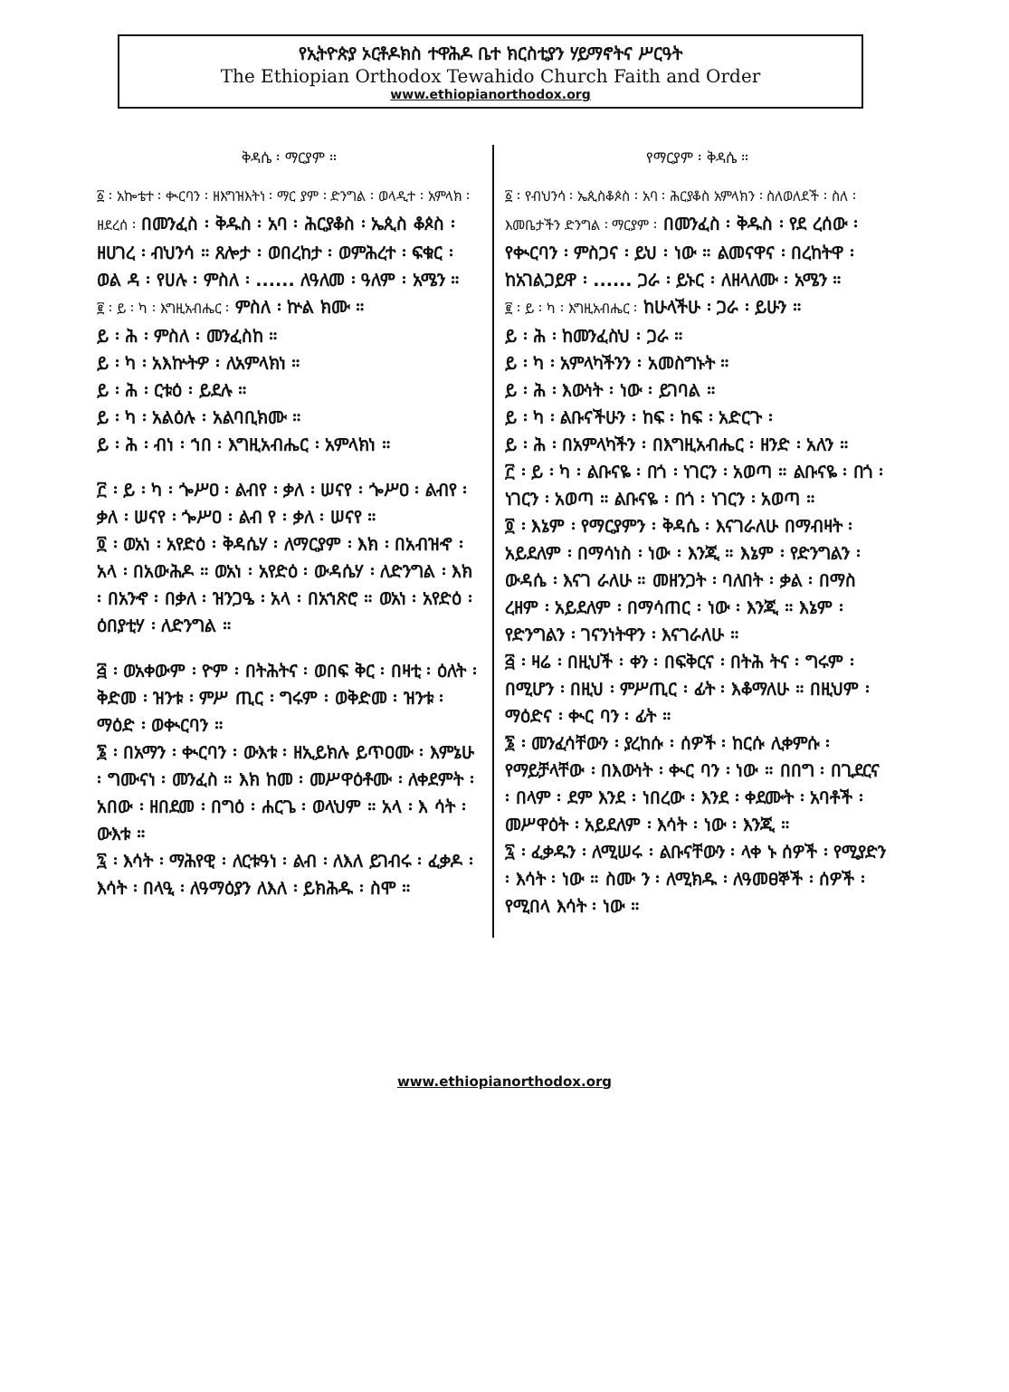የኢትዮጵያ ኦርቶዶክስ ተዋሕዶ ቤተ ክርስቲያን ሃይማኖትና ሥርዓት
The Ethiopian Orthodox Tewahido Church Faith and Order
www.ethiopianorthodox.org
ቅዳሴ ፡ ማርያም ።
፩ ፡ አኰቴተ ፡ ቊርባን ፡ ዘእግዝእትነ ፡ ማር ያም ፡ ድንግል ፡ ወላዲተ ፡ አምላክ ፡ ዘደረሰ ፡ በመንፈስ ፡ ቅዱስ ፡ አባ ፡ ሕርያቆስ ፡ ኤጲስ ቆጶስ ፡ ዘሀገረ ፡ ብህንሳ ። ጸሎታ ፡ ወበረከታ ፡ ወምሕረተ ፡ ፍቁር ፡ ወል ዳ ፡ የሀሉ ፡ ምስለ ፡ ...... ለዓለመ ፡ ዓለም ፡ አሜን ።
፪ ፡ ይ ፡ ካ ፡ እግዚአብሔር ፡ ምስለ ፡ ኵል ክሙ ።
ይ ፡ ሕ ፡ ምስለ ፡ መንፈስከ ።
ይ ፡ ካ ፡ አእኵትዎ ፡ ለአምላክነ ።
ይ ፡ ሕ ፡ ርቱዕ ፡ ይደሉ ።
ይ ፡ ካ ፡ አልዕሉ ፡ አልባቢክሙ ።
ይ ፡ ሕ ፡ ብነ ፡ ኀበ ፡ እግዚአብሔር ፡ አምላክነ ።
፫ ፡ ይ ፡ ካ ፡ ጐሥዐ ፡ ልብየ ፡ ቃለ ፡ ሠናየ ፡ ጐሥዐ ፡ ልብየ ፡ ቃለ ፡ ሠናየ ፡ ጐሥዐ ፡ ልብ የ ፡ ቃለ ፡ ሠናየ ።
፬ ፡ ወአነ ፡ አየድዕ ፡ ቅዳሴሃ ፡ ለማርያም ፡ እክ ፡ በአብዝኆ ፡ አላ ፡ በአውሕዶ ። ወአነ ፡ አየድዕ ፡ ውዳሴሃ ፡ ለድንግል ፡ እክ ፡ በአንኆ ፡ በቃለ ፡ ዝንጋዔ ፡ አላ ፡ በአኀጽሮ ። ወአነ ፡ አየድዕ ፡ ዕበያቲሃ ፡ ለድንግል ።
፭ ፡ ወአቀውም ፡ ዮም ፡ በትሕትና ፡ ወበፍ ቅር ፡ በዛቲ ፡ ዕለት ፡ ቅድመ ፡ ዝንቱ ፡ ምሥ ጢር ፡ ግሩም ፡ ወቅድመ ፡ ዝንቱ ፡ ማዕድ ፡ ወቊርባን ።
፮ ፡ በአማን ፡ ቊርባን ፡ ውእቱ ፡ ዘኢይክሉ ይጥዐሙ ፡ እምኔሁ ፡ ግሙናነ ፡ መንፈስ ። እክ ከመ ፡ መሥዋዕቶሙ ፡ ለቀደምት ፡ አበው ፡ ዘበደመ ፡ በግዕ ፡ ሐርጌ ፡ ወላህም ። አላ ፡ እ ሳት ፡ ውእቱ ።
፯ ፡ እሳት ፡ ማሕየዊ ፡ ለርቱዓነ ፡ ልብ ፡ ለእለ ይገብሩ ፡ ፈቃዶ ፡ እሳት ፡ በላዒ ፡ ለዓማዕያን ለእለ ፡ ይክሕዱ ፡ ስሞ ።
የማርያም ፡ ቅዳሴ ።
፩ ፡ የብህንሳ ፡ ኤጲስቆጶስ ፡ አባ ፡ ሕርያቆስ አምላክን ፡ ስለወለደች ፡ ስለ ፡ እመቤታችን ድንግል ፡ ማርያም ፡ በመንፈስ ፡ ቅዱስ ፡ የደ ረሰው ፡ የቊርባን ፡ ምስጋና ፡ ይህ ፡ ነው ። ልመናዋና ፡ በረከትዋ ፡ ከአገልጋይዋ ፡ ...... ጋራ ፡ ይኑር ፡ ለዘላለሙ ፡ አሜን ።
፪ ፡ ይ ፡ ካ ፡ እግዚአብሔር ፡ ከሁላችሁ ፡ ጋራ ፡ ይሁን ።
ይ ፡ ሕ ፡ ከመንፈስህ ፡ ጋራ ።
ይ ፡ ካ ፡ አምላካችንን ፡ አመስግኑት ።
ይ ፡ ሕ ፡ እውነት ፡ ነው ፡ ይገባል ።
ይ ፡ ካ ፡ ልቡናችሁን ፡ ከፍ ፡ ከፍ ፡ አድርጉ ፡
ይ ፡ ሕ ፡ በአምላካችን ፡ በእግዚአብሔር ፡ ዘንድ ፡ አለን ።
፫ ፡ ይ ፡ ካ ፡ ልቡናዬ ፡ በጎ ፡ ነገርን ፡ አወጣ ። ልቡናዬ ፡ በጎ ፡ ነገርን ፡ አወጣ ። ልቡናዬ ፡ በጎ ፡ ነገርን ፡ አወጣ ።
፬ ፡ እኔም ፡ የማርያምን ፡ ቅዳሴ ፡ እናገራለሁ በማብዛት ፡ አይደለም ፡ በማሳነስ ፡ ነው ፡ እንጂ ። እኔም ፡ የድንግልን ፡ ውዳሴ ፡ እናገ ራለሁ ። መዘንጋት ፡ ባለበት ፡ ቃል ፡ በማስ ረዘም ፡ አይደለም ፡ በማሳጠር ፡ ነው ፡ እንጂ ። እኔም ፡ የድንግልን ፡ ገናንነትዋን ፡ እናገራለሁ ።
፭ ፡ ዛሬ ፡ በዚህች ፡ ቀን ፡ በፍቅርና ፡ በትሕ ትና ፡ ግሩም ፡ በሚሆን ፡ በዚህ ፡ ምሥጢር ፡ ፊት ፡ እቆማለሁ ። በዚህም ፡ ማዕድና ፡ ቊር ባን ፡ ፊት ።
፮ ፡ መንፈሳቸውን ፡ ያረከሱ ፡ ሰዎች ፡ ከርሱ ሊቀምሱ ፡ የማይቻላቸው ፡ በእውነት ፡ ቊር ባን ፡ ነው ። በበግ ፡ በጊደርና ፡ በላም ፡ ደም እንደ ፡ ነበረው ፡ እንደ ፡ ቀደሙት ፡ አባቶች ፡ መሥዋዕት ፡ አይደለም ፡ እሳት ፡ ነው ፡ እንጂ ።
፯ ፡ ፈቃዱን ፡ ለሚሠሩ ፡ ልቡናቸውን ፡ ላቀ ኑ ሰዎች ፡ የሚያድን ፡ እሳት ፡ ነው ። ስሙ ን ፡ ለሚክዱ ፡ ለዓመፀኞች ፡ ሰዎች ፡ የሚበላ እሳት ፡ ነው ።
www.ethiopianorthodox.org